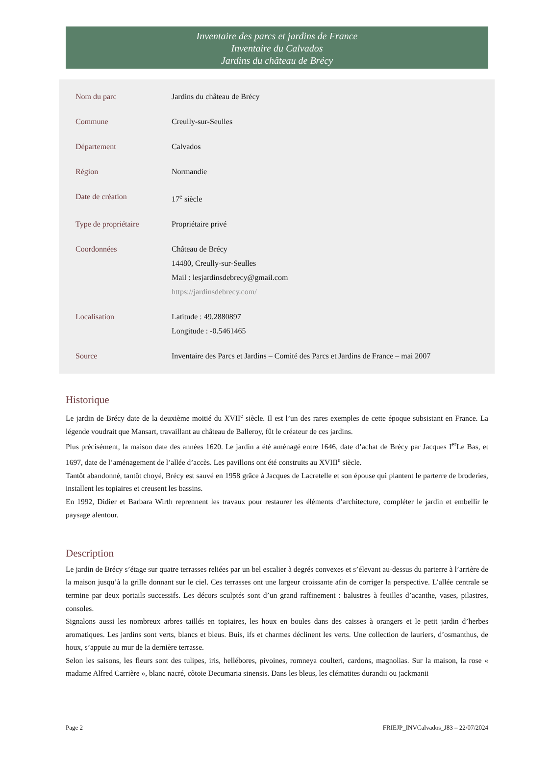Inventaire des parcs et jardins de France
Inventaire du Calvados
Jardins du château de Brécy
| Nom du parc | Jardins du château de Brécy |
| Commune | Creully-sur-Seulles |
| Département | Calvados |
| Région | Normandie |
| Date de création | 17<sup>e</sup> siècle |
| Type de propriétaire | Propriétaire privé |
| Coordonnées | Château de Brécy 14480, Creully-sur-Seulles Mail : lesjardinsdebrecy@gmail.com https://jardinsdebrecy.com/ |
| Localisation | Latitude : 49.2880897 Longitude : -0.5461465 |
| Source | Inventaire des Parcs et Jardins – Comité des Parcs et Jardins de France – mai 2007 |
Historique
Le jardin de Brécy date de la deuxième moitié du XVII<sup>e</sup> siècle. Il est l’un des rares exemples de cette époque subsistant en France. La légende voudrait que Mansart, travaillant au château de Balleroy, fût le créateur de ces jardins.
Plus précisément, la maison date des années 1620. Le jardin a été aménagé entre 1646, date d’achat de Brécy par Jacques I<sup>er</sup>Le Bas, et 1697, date de l’aménagement de l’allée d’accès. Les pavillons ont été construits au XVIII<sup>e</sup> siècle.
Tantôt abandonné, tantôt choyé, Brécy est sauvé en 1958 grâce à Jacques de Lacretelle et son épouse qui plantent le parterre de broderies, installent les topiaires et creusent les bassins.
En 1992, Didier et Barbara Wirth reprennent les travaux pour restaurer les éléments d’architecture, compléter le jardin et embellir le paysage alentour.
Description
Le jardin de Brécy s’étage sur quatre terrasses reliées par un bel escalier à degrés convexes et s’élevant au-dessus du parterre à l’arrière de la maison jusqu’à la grille donnant sur le ciel. Ces terrasses ont une largeur croissante afin de corriger la perspective. L’allée centrale se termine par deux portails successifs. Les décors sculptés sont d’un grand raffinement : balustres à feuilles d’acanthe, vases, pilastres, consoles.
Signalons aussi les nombreux arbres taillés en topiaires, les houx en boules dans des caisses à orangers et le petit jardin d’herbes aromatiques. Les jardins sont verts, blancs et bleus. Buis, ifs et charmes déclinent les verts. Une collection de lauriers, d’osmanthus, de houx, s’appuie au mur de la dernière terrasse.
Selon les saisons, les fleurs sont des tulipes, iris, hellébores, pivoines, romneya coulteri, cardons, magnolias. Sur la maison, la rose « madame Alfred Carrière », blanc nacré, côtoie Decumaria sinensis. Dans les bleus, les clématites durandii ou jackmanii
Page 2 FRIEJP_INVCalvados_J83 – 22/07/2024